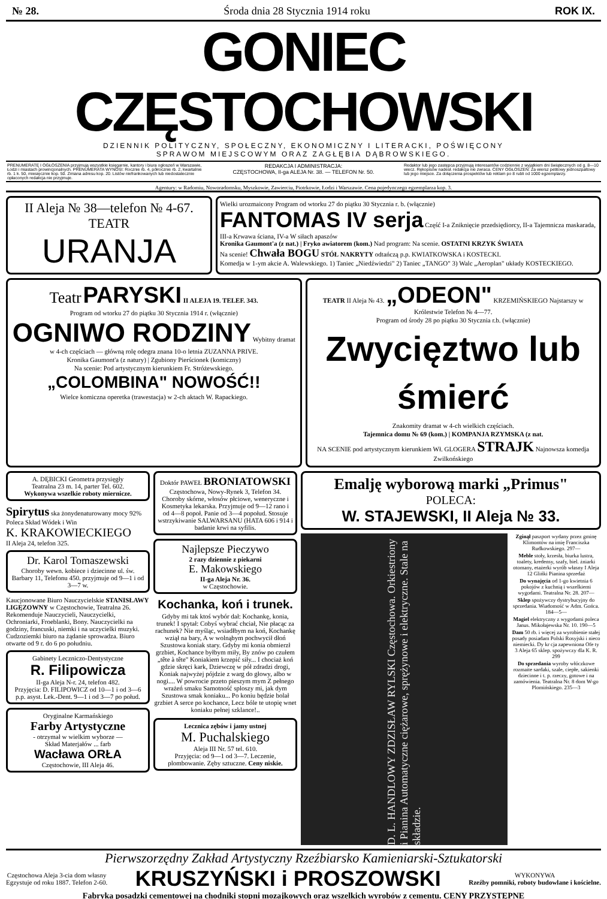№ 28. Środa dnia 28 Stycznia 1914 roku ROK IX.
GONIEC CZĘSTOCHOWSKI
DZIENNIK POLITYCZNY, SPOŁECZNY, EKONOMICZNY I LITERACKI, POŚWIĘCONY
SPRAWOM MIEJSCOWYM ORAZ ZAGŁĘBIA DĄBROWSKIEGO.
PRENUMERATĘ I OGŁOSZENIA przyjmują wszystkie księgarnie, kantory i biura ogłoszeń w Warszawie, Łodzi i miastach prowincjonalnych. PRENUMERATA WYNOSI: Rocznie rb. 4, półrocznie rb. 2, kwartalnie rb. 1 k. 50, miesięcznie kop. 50. Zmiana adresu kop. 20. Listów niefrankowanych lub niedostatecznie opłaconych redakcja nie przyjmuje.
REDAKCJA I ADMINISTRACJA:
CZĘSTOCHOWA, II-ga ALEJA Nr. 38. — TELEFON Nr. 50.
Redaktor lub jego zastępca przyjmują interesantów codziennie z wyjątkiem dni świątecznych od g. 8—10 wiecz. Rękopisów nadesł. redakcja nie zwraca. CENY OGŁOSZEŃ: Za wiersz petitowy jednoszpaltowy lub jego miejsce. Za dołączenia prospektów lub reklam po 8 rubli od 1000 egzemplarzy.
Agentury: w Radomiu, Noworadomsku, Myszkowie, Zawierciu, Piotrkowie, Łodzi i Warszawie. Cena pojedynczego egzemplarza kop. 3.
II Aleja № 38—telefon № 4-67.
TEATR
URANJA
Wielki urozmaicony Program od wtorku 27 do piątku 30 Stycznia r. b. (włącznie)
FANTOMAS IV serja Część I-a Zniknięcie przedsiędiorcy, II-a Tajemnicza maskarada, III-a Krwawa ściana, IV-a W siłach apaszów
Kronika Gaumont'a (z nat.) | Fryko awiatorem (kom.) Nad program: Na scenie. OSTATNI KRZYK ŚWIATA
Na scenie! Chwała BOGU STÓŁ NAKRYTY odtańczą p.p. KWIATKOWSKA i KOSTECKI.
Komedja w 1-ym akcie A. Walewskiego. 1) Taniec „Niedźwiedzi" 2) Taniec „TANGO" 3) Walc „Aeroplan" układy KOSTECKIEGO.
Teatr PARYSKI II ALEJA 19. TELEF. 343.
Program od wtorku 27 do piątku 30 Stycznia 1914 r. (włącznie)
OGNIWO RODZINY Wybitny dramat w 4-ch częściach — główną rolę odegra znana 10-o letnia ZUZANNA PRIVE.
Kronika Gaumont'a (z natury) | Zgubiony Pierścionek (komiczny)
Na scenie: Pod artystycznym kierunkiem Fr. Stróżewskiego.
„COLOMBINA" NOWOŚĆ!!
Wielce komiczna operetka (trawestacja) w 2-ch aktach W. Rapackiego.
TEATR II Aleja № 43. „ODEON" KRZEMIŃSKIEGO Najstarszy w Królestwie Telefon № 4—77.
Program od środy 28 po piątku 30 Stycznia r.b. (włącznie)
Zwycięztwo lub śmierć
Znakomity dramat w 4-ch wielkich częściach.
Tajemnica domu № 69 (kom.) | KOMPANJA RZYMSKA (z nat.
NA SCENIE pod artystycznym kierunkiem Wł. GLOGERA STRAJK Najnowsza komedja Zwilkońskiego
A. DĘBICKI Geometra przysięgły
Teatralna 23 m. 14, parter Tel. 602.
Wykonywa wszelkie roboty miernicze.
Spirytus ska żonydenaturowany mocy 92%
Poleca Skład Wódek i Win
K. KRAKOWIECKIEGO
II Aleja 24, telefon 325.
Dr. Karol Tomaszewski
Choroby wewn. kobiece i dziecinne ul. św. Barbary 11, Telefonu 450. przyjmuje od 9—1 i od 3—7 w.
Kaucjonowane Biuro Nauczycielskie STANISŁAWY LIGĘZOWNY w Częstochowie, Teatralna 26. Rekomenduje Nauczycieli, Nauczycielki, Ochroniarki, Froeblanki, Bony. Nauczycielki na godziny, francuski, niemki i na uczycielki muzyki. Cudzoziemki biuro na żądanie sprowadza. Biuro otwarte od 9 r. do 6 po południu.
Gabinety Leczniczo-Dentystyczne
R. Filipowicza
II-ga Aleja N-r. 24, telefon 482.
Przyjęcia: D. FILIPOWICZ od 10—1 i od 3—6 p.p. asyst. Lek.-Dent. 9—1 i od 3—7 po połud.
Oryginalne Karmańskiego
Farby Artystyczne
- otrzymał w wielkim wyborze —
Skład Materjałów ... farb
Wacława ORŁA
Częstochowie, III Aleja 46.
Doktór PAWEŁ BRONIATOWSKI
Częstochowa, Nowy-Rynek 3, Telefon 34.
Choroby skórne, włosów płciowe, weneryczne i Kosmetyka lekarska. Przyjmuje od 9—12 rano i od 4—8 popoł. Panie od 3—4 popołud. Stosuje wstrzykiwanie SALWARSANU (HATA 606 i 914 i badanie krwi na syfilis.
Najlepsze Pieczywo
2 razy dziennie z piekarni
E. Makowskiego
II-ga Aleja Nr. 36.
w Częstochowie.
Kochanka, koń i trunek.
Gdyby mi tak ktoś wybór dał: Kochankę, konia, trunek! I spytał: Cobyś wybrać chciał, Nie płacąc za rachunek? Nie myśląc, wsiadłbym na koń, Kochankę wziął na bary, A w wolnąbym pochwycił dłoń Szustowa koniak stary. Gdyby mi konia obmierzł grzbiet, Kochance byłbym miły, By znów po czułem „tête à tête" Koniakiem krzepić siły... I chociaż koń gdzie skręci kark, Dziewczę w pół zdradzi drogi, Koniak najwyżej pójdzie z warg do głowy, albo w nogi.... W powrocie przeto pieszym mym Z pełnego wrażeń smaku Samotność sploszy mi, jak dym Szustowa smak koniaku... Po koniu będzie bolał grzbiet A serce po kochance, Lecz bóle te utopię wnet koniaku pełnej szklance!..
Lecznica zębów i jamy ustnej
M. Puchalskiego
Aleja III Nr. 57 tel. 610.
Przyjęcia: od 9—1 od 3—7. Leczenie, plombowanie. Zęby sztuczne. Ceny niskie.
Emalję wyborową marki „Primus"
POLECA:
W. STAJEWSKI, II Aleja № 33.
D. L. HANDLOWY ZDZISŁAW RYLSKI Częstochowa. Orkiestriony i Pianina Automatyczne ciężarowe, sprężynowe i elektryczne. Stale na składzie.
Zginął paszport wydany przez gminę Klimontów na imię Franciszka Rudkowskiego. 297—
Meble stoły, krzesła, biurka lustra, toalety, kredensy, szafy, biel. żniarki otomany, etażerki wyrób własny I Aleja 12 Glińki Pianina sprzedaż
Do wynajęcia od 1-go kwietnia 6 pokojów z kuchnią i wszelkiemi wygodami. Teatralna Nr. 28. 207—
Sklep spożywczy dystrybucyjny do sprzedania. Wiadomość w Adm. Gońca. 184—5—
Magiel elektryczny z wygodami poleca Janus. Mikołajewska Nr. 10. 190—5
Dam 50 rb. i więcej za wyrobienie stałej posady posiadam Polski Rosyjski i nieco niemiecki. Dy kr cja zapewniona Ofe ty 3 Aleja 65 sklep. spożywczy dla K. R. 299
Do sprzedania wyroby włóczkowe rozmaite sardaki, szale, ciepłe, sakienki dziecinne i t. p. rzeczy, gotowe i na zamówienia. Teatralna Nr. 8 dom W-go Plomińskiego. 235—3
Pierwszorzędny Zakład Artystyczny Rzeźbiarsko Kamieniarski-Sztukatorski
Częstochowa Aleja 3-cia dom własny
Egzystuje od roku 1887. Telefon 2-60. KRUSZYŃSKI i PROSZOWSKI WYKONYWA
Rzeźby pomniki, roboty budowlane i kościelne.
Fabryka posadzki cementowej na chodniki stopni mozajkowych oraz wszelkich wyrobów z cementu. CENY PRZYSTĘPNE